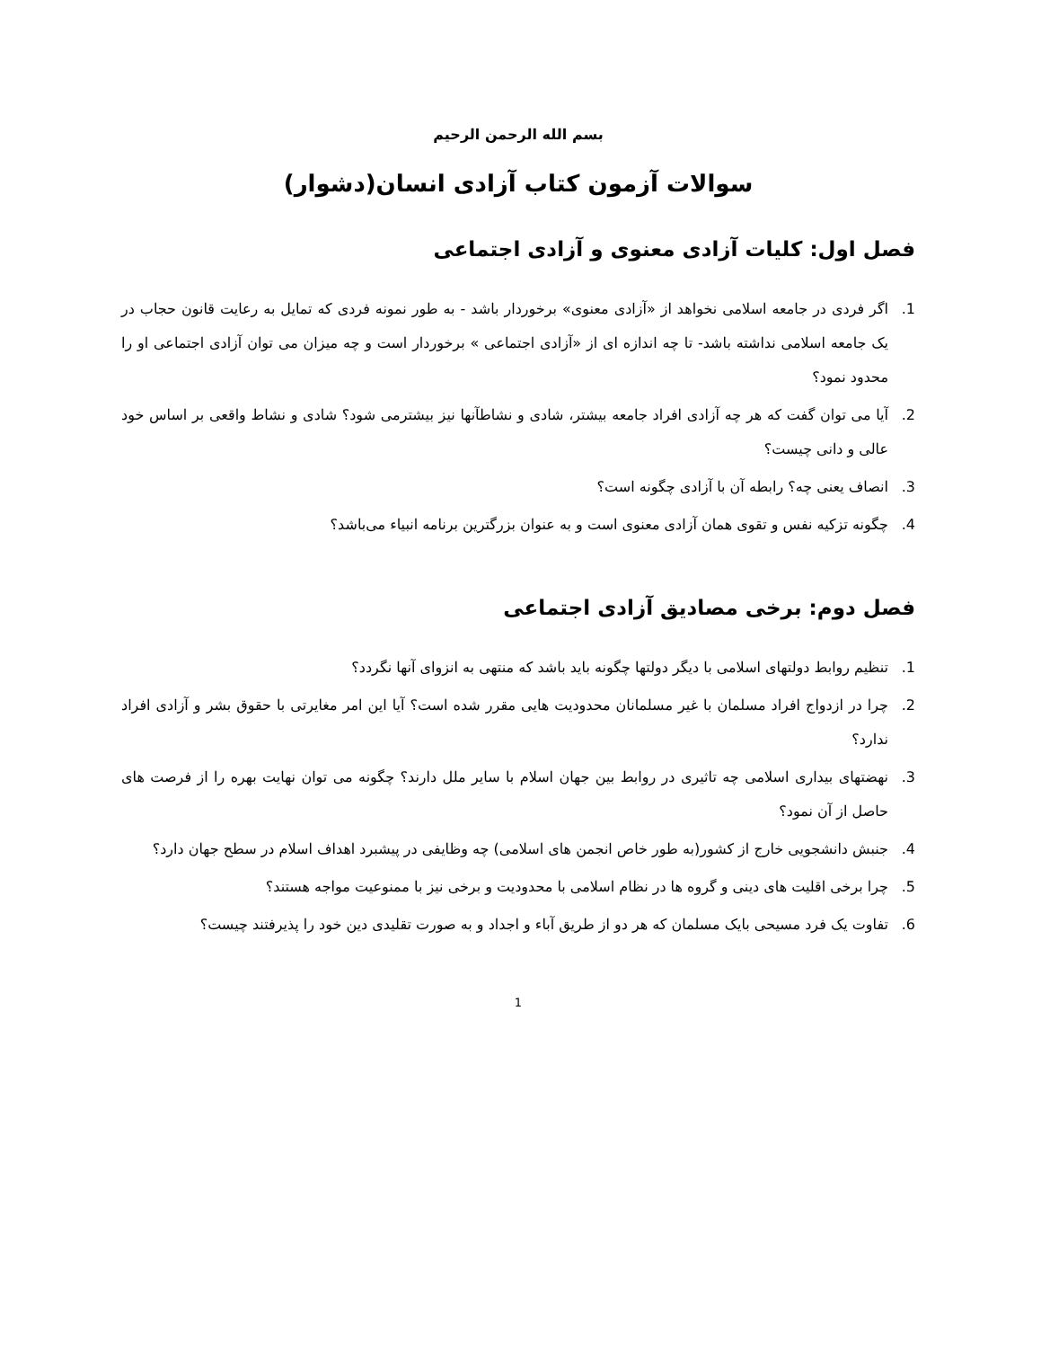بسم الله الرحمن الرحیم
سوالات آزمون کتاب آزادی انسان(دشوار)
فصل اول: کلیات آزادی معنوی و آزادی اجتماعی
1. اگر فردی در جامعه اسلامی نخواهد از «آزادی معنوی» برخوردار باشد - به طور نمونه فردی که تمایل به رعایت قانون حجاب در یک جامعه اسلامی نداشته باشد- تا چه اندازه ای از «آزادی اجتماعی » برخوردار است و چه میزان می توان آزادی اجتماعی او را محدود نمود؟
2. آیا می توان گفت که هر چه آزادی افراد جامعه بیشتر، شادی و نشاطآنها نیز بیشترمی شود؟ شادی و نشاط واقعی بر اساس خود عالی و دانی چیست؟
3. انصاف یعنی چه؟ رابطه آن با آزادی چگونه است؟
4. چگونه تزکیه نفس و تقوی همان آزادی معنوی است و به عنوان بزرگترین برنامه انبیاء می‌باشد؟
فصل دوم: برخی مصادیق آزادی اجتماعی
1. تنظیم روابط دولتهای اسلامی با دیگر دولتها چگونه باید باشد که منتهی به انزوای آنها نگردد؟
2. چرا در ازدواج افراد مسلمان با غیر مسلمانان محدودیت هایی مقرر شده است؟ آیا این امر مغایرتی با حقوق بشر و آزادی افراد ندارد؟
3. نهضتهای بیداری اسلامی چه تاثیری در روابط بین جهان اسلام با سایر ملل دارند؟ چگونه می توان نهایت بهره را از فرصت های حاصل از آن نمود؟
4. جنبش دانشجویی خارج از کشور(به طور خاص انجمن های اسلامی) چه وظایفی در پیشبرد اهداف اسلام در سطح جهان دارد؟
5. چرا برخی اقلیت های دینی و گروه ها در نظام اسلامی با محدودیت و برخی نیز با ممنوعیت مواجه هستند؟
6. تفاوت یک فرد مسیحی بایک مسلمان که هر دو از طریق آباء و اجداد و به صورت تقلیدی دین خود را پذیرفتند چیست؟
1